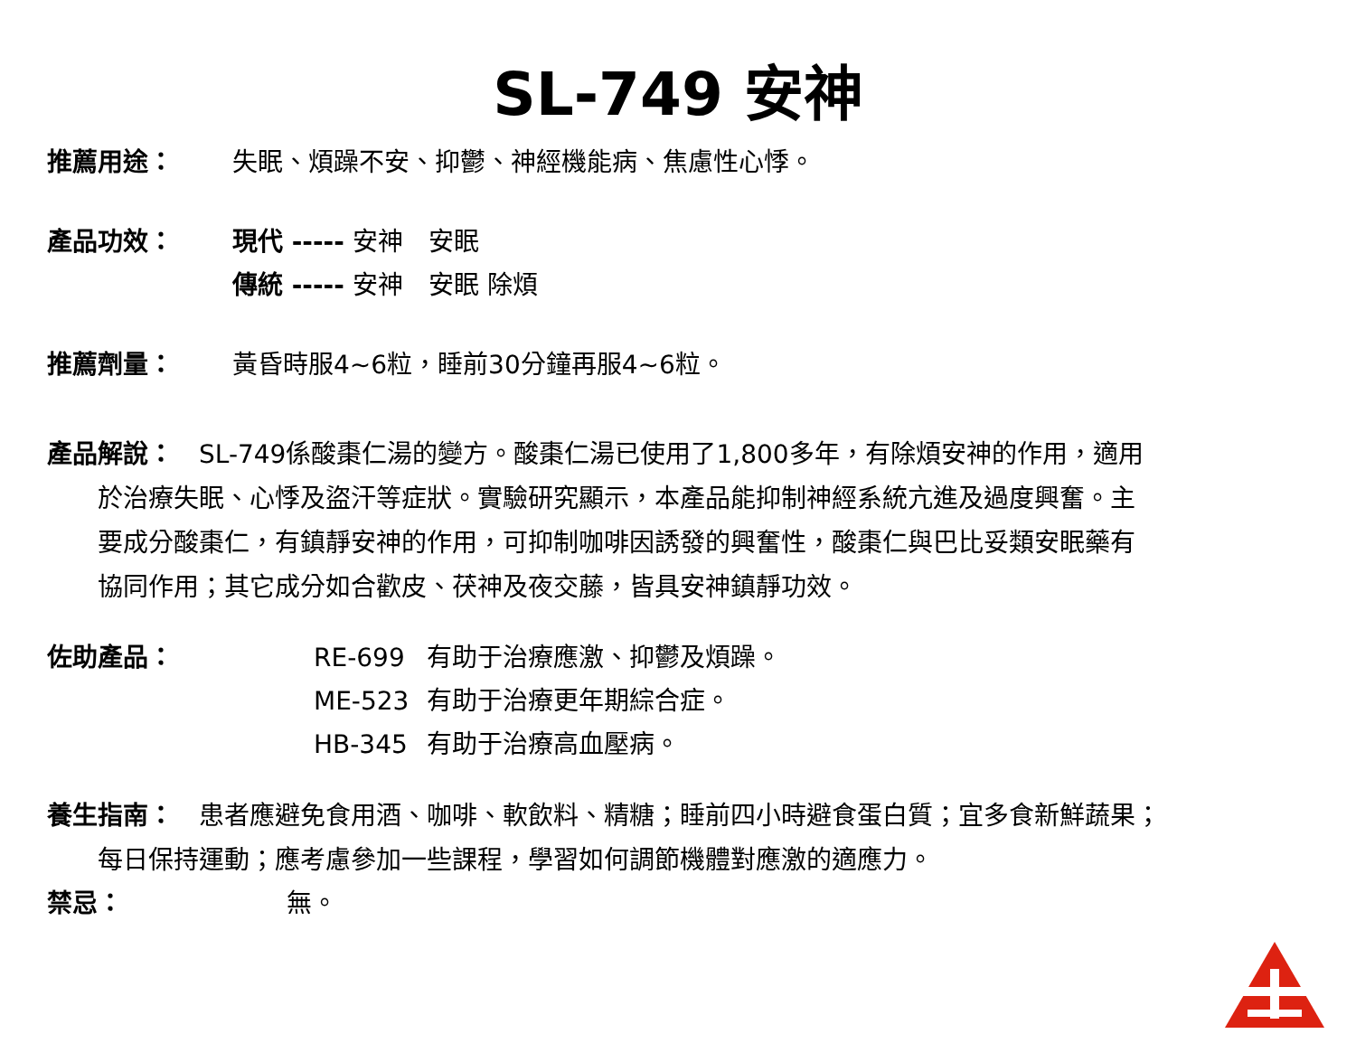SL-749 安神
推薦用途： 失眠、煩躁不安、抑鬱、神經機能病、焦慮性心悸。
產品功效： 現代 ----- 安神　安眠
傳統 ----- 安神　安眠 除煩
推薦劑量： 黃昏時服4~6粒，睡前30分鐘再服4~6粒。
產品解說：　SL-749係酸棗仁湯的變方。酸棗仁湯已使用了1,800多年，有除煩安神的作用，適用
於治療失眠、心悸及盜汗等症狀。實驗研究顯示，本產品能抑制神經系統亢進及過度興奮。主
要成分酸棗仁，有鎮靜安神的作用，可抑制咖啡因誘發的興奮性，酸棗仁與巴比妥類安眠藥有
協同作用；其它成分如合歡皮、茯神及夜交藤，皆具安神鎮靜功效。
佐助產品：
| RE-699 | 有助于治療應激、抑鬱及煩躁。 |
| ME-523 | 有助于治療更年期綜合症。 |
| HB-345 | 有助于治療高血壓病。 |
養生指南：　患者應避免食用酒、咖啡、軟飲料、精糖；睡前四小時避食蛋白質；宜多食新鮮蔬果；
每日保持運動；應考慮參加一些課程，學習如何調節機體對應激的適應力。
禁忌： 無。